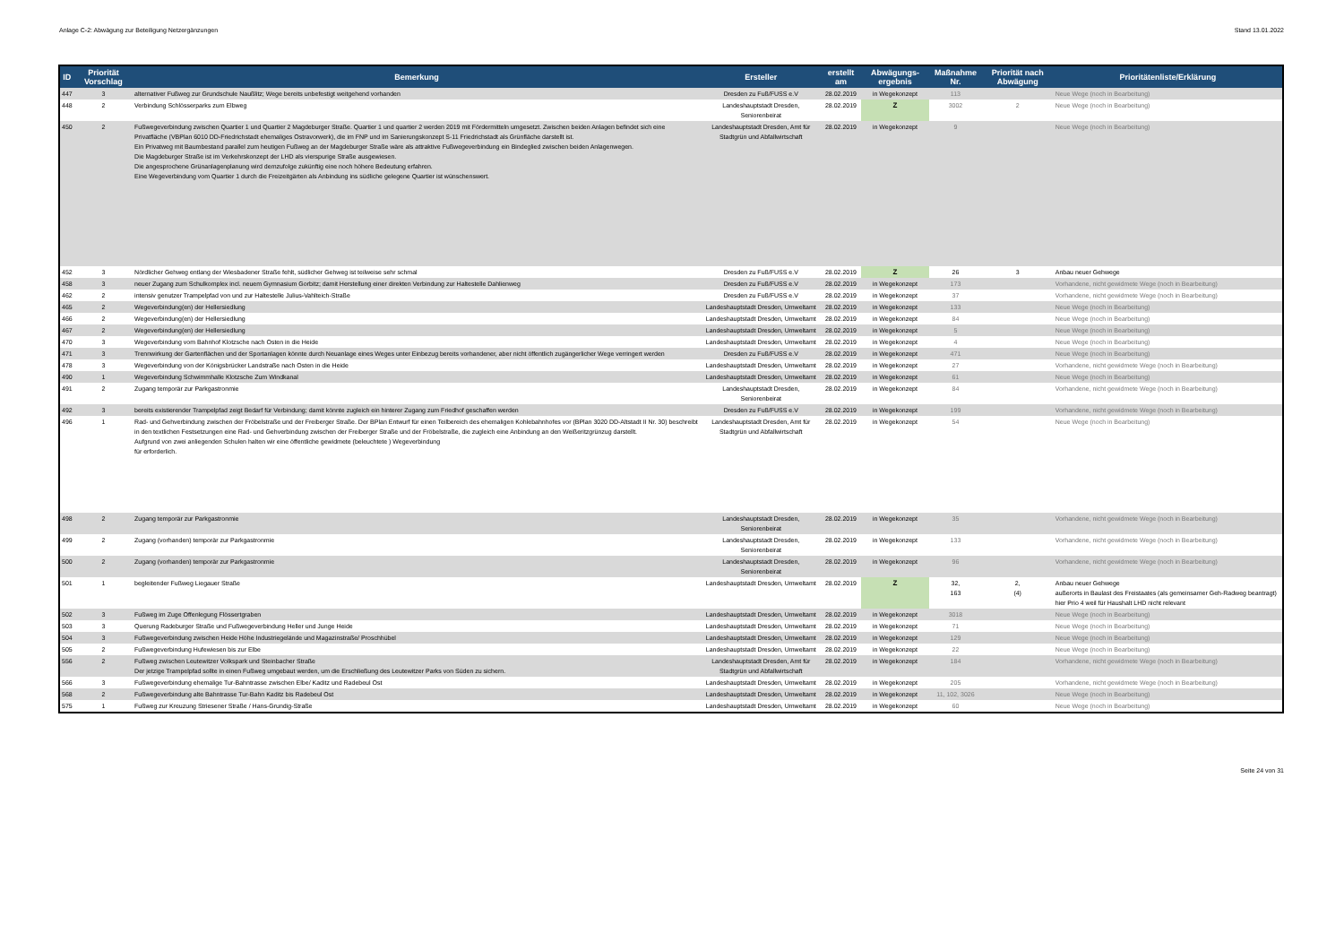Anlage C-2: Abwägung zur Beteiligung Netzergänzungen Stand 13.01.2022
| ID | Priorität Vorschlag | Bemerkung | Ersteller | erstellt am | Abwägungs-ergebnis | Maßnahme Nr. | Priorität nach Abwägung | Prioritätenliste/Erklärung |
| --- | --- | --- | --- | --- | --- | --- | --- | --- |
| 447 | 3 | alternativer Fußweg zur Grundschule Naußlitz; Wege bereits unbefestigt weitgehend vorhanden | Dresden zu Fuß/FUSS e.V | 28.02.2019 | in Wegekonzept | 113 | | Neue Wege (noch in Bearbeitung) |
| 448 | 2 | Verbindung Schlösserparks zum Elbweg | Landeshauptstadt Dresden, Seniorenbeirat | 28.02.2019 | Z | 3002 | 2 | Neue Wege (noch in Bearbeitung) |
| 450 | 2 | Fußwegeverbindung zwischen Quartier 1 und Quartier 2 Magdeburger Straße. Quartier 1 und quartier 2 werden 2019 mit Fördermitteln umgesetzt. Zwischen beiden Anlagen befindet sich eine Privatfläche (VBPlan 6010 DD-Friedrichstadt ehemaliges Ostravorwerk), die im FNP und im Sanierungskonzept S-11 Friedrichstadt als Grünfläche darstellt ist. Ein Privatweg mit Baumbestand parallel zum heutigen Fußweg an der Magdeburger Straße wäre als attraktive Fußwegeverbindung ein Bindeglied zwischen beiden Anlagenwegen. Die Magdeburger Straße ist im Verkehrskonzept der LHD als vierspurige Straße ausgewiesen. Die angesprochene Grünanlagenplanung wird demzufolge zukünftig eine noch höhere Bedeutung erfahren. Eine Wegeverbindung vom Quartier 1 durch die Freizeitgärten als Anbindung ins südliche gelegene Quartier ist wünschenswert. | Landeshauptstadt Dresden, Amt für Stadtgrün und Abfallwirtschaft | 28.02.2019 | in Wegekonzept | 9 | | Neue Wege (noch in Bearbeitung) |
| 452 | 3 | Nördlicher Gehweg entlang der Wiesbadener Straße fehlt, südlicher Gehweg ist teilweise sehr schmal | Dresden zu Fuß/FUSS e.V | 28.02.2019 | Z | 26 | 3 | Anbau neuer Gehwege |
| 458 | 3 | neuer Zugang zum Schulkomplex incl. neuem Gymnasium Gorbitz; damit Herstellung einer direkten Verbindung zur Haltestelle Dahlienweg | Dresden zu Fuß/FUSS e.V | 28.02.2019 | in Wegekonzept | 173 | | Vorhandene, nicht gewidmete Wege (noch in Bearbeitung) |
| 462 | 2 | intensiv genutzer Trampelpfad von und zur Haltestelle Julius-Vahlteich-Straße | Dresden zu Fuß/FUSS e.V | 28.02.2019 | in Wegekonzept | 37 | | Vorhandene, nicht gewidmete Wege (noch in Bearbeitung) |
| 465 | 2 | Wegeverbindung(en) der Hellersiedlung | Landeshauptstadt Dresden, Umweltamt | 28.02.2019 | in Wegekonzept | 133 | | Neue Wege (noch in Bearbeitung) |
| 466 | 2 | Wegeverbindung(en) der Hellersiedlung | Landeshauptstadt Dresden, Umweltamt | 28.02.2019 | in Wegekonzept | 84 | | Neue Wege (noch in Bearbeitung) |
| 467 | 2 | Wegeverbindung(en) der Hellersiedlung | Landeshauptstadt Dresden, Umweltamt | 28.02.2019 | in Wegekonzept | 5 | | Neue Wege (noch in Bearbeitung) |
| 470 | 3 | Wegeverbindung vom Bahnhof Klotzsche nach Osten in die Heide | Landeshauptstadt Dresden, Umweltamt | 28.02.2019 | in Wegekonzept | 4 | | Neue Wege (noch in Bearbeitung) |
| 471 | 3 | Trennwirkung der Gartenflächen und der Sportanlagen könnte durch Neuanlage eines Weges unter Einbezug bereits vorhandener, aber nicht öffentlich zugängerlicher Wege verringert werden | Dresden zu Fuß/FUSS e.V | 28.02.2019 | in Wegekonzept | 471 | | Neue Wege (noch in Bearbeitung) |
| 478 | 3 | Wegeverbindung von der Königsbrücker Landstraße nach Osten in die Heide | Landeshauptstadt Dresden, Umweltamt | 28.02.2019 | in Wegekonzept | 27 | | Vorhandene, nicht gewidmete Wege (noch in Bearbeitung) |
| 490 | 1 | Wegeverbindung Schwimmhalle Klotzsche Zum Windkanal | Landeshauptstadt Dresden, Umweltamt | 28.02.2019 | in Wegekonzept | 61 | | Neue Wege (noch in Bearbeitung) |
| 491 | 2 | Zugang temporär zur Parkgastronmie | Landeshauptstadt Dresden, Seniorenbeirat | 28.02.2019 | in Wegekonzept | 84 | | Vorhandene, nicht gewidmete Wege (noch in Bearbeitung) |
| 492 | 3 | bereits existierender Trampelpfad zeigt Bedarf für Verbindung; damit könnte zugleich ein hinterer Zugang zum Friedhof geschaffen werden | Dresden zu Fuß/FUSS e.V | 28.02.2019 | in Wegekonzept | 199 | | Vorhandene, nicht gewidmete Wege (noch in Bearbeitung) |
| 496 | 1 | Rad- und Gehverbindung zwischen der Fröbelstraße und der Freiberger Straße. Der BPlan Entwurf für einen Teilbereich des ehemaligen Kohlebahnhofes vor (BPlan 3020 DD-Altstadt II Nr. 30) beschreibt in den textlichen Festsetzungen eine Rad- und Gehverbindung zwischen der Freiberger Straße und der Fröbelstraße, die zugleich eine Anbindung an den Weißeritzgrünzug darstellt. Aufgrund von zwei anliegenden Schulen halten wir eine öffentliche gewidmete (beleuchtete ) Wegeverbindung für erforderlich. | Landeshauptstadt Dresden, Amt für Stadtgrün und Abfallwirtschaft | 28.02.2019 | in Wegekonzept | 54 | | Neue Wege (noch in Bearbeitung) |
| 498 | 2 | Zugang temporär zur Parkgastronmie | Landeshauptstadt Dresden, Seniorenbeirat | 28.02.2019 | in Wegekonzept | 35 | | Vorhandene, nicht gewidmete Wege (noch in Bearbeitung) |
| 499 | 2 | Zugang (vorhanden) temporär zur Parkgastronmie | Landeshauptstadt Dresden, Seniorenbeirat | 28.02.2019 | in Wegekonzept | 133 | | Vorhandene, nicht gewidmete Wege (noch in Bearbeitung) |
| 500 | 2 | Zugang (vorhanden) temporär zur Parkgastronmie | Landeshauptstadt Dresden, Seniorenbeirat | 28.02.2019 | in Wegekonzept | 96 | | Vorhandene, nicht gewidmete Wege (noch in Bearbeitung) |
| 501 | 1 | begleitender Fußweg Liegauer Straße | Landeshauptstadt Dresden, Umweltamt | 28.02.2019 | Z | 32, 163 | 2, (4) | Anbau neuer Gehwege außerorts in Baulast des Freistaates (als gemeinsamer Geh-Radweg beantragt) hier Prio 4 weil für Haushalt LHD nicht relevant |
| 502 | 3 | Fußweg im Zuge Offenlegung Flössertgraben | Landeshauptstadt Dresden, Umweltamt | 28.02.2019 | in Wegekonzept | 3018 | | Neue Wege (noch in Bearbeitung) |
| 503 | 3 | Querung Radeburger Straße und Fußwegeverbindung Heller und Junge Heide | Landeshauptstadt Dresden, Umweltamt | 28.02.2019 | in Wegekonzept | 71 | | Neue Wege (noch in Bearbeitung) |
| 504 | 3 | Fußwegeverbindung zwischen Heide Höhe Industriegelände und Magazinstraße/ Proschhübel | Landeshauptstadt Dresden, Umweltamt | 28.02.2019 | in Wegekonzept | 129 | | Neue Wege (noch in Bearbeitung) |
| 505 | 2 | Fußwegeverbindung Hufewiesen bis zur Elbe | Landeshauptstadt Dresden, Umweltamt | 28.02.2019 | in Wegekonzept | 22 | | Neue Wege (noch in Bearbeitung) |
| 556 | 2 | Fußweg zwischen Leutewitzer Volkspark und Steinbacher Straße Der jetzige Trampelpfad sollte in einen Fußweg umgebaut werden, um die Erschließung des Leutewitzer Parks von Süden zu sichern. | Landeshauptstadt Dresden, Amt für Stadtgrün und Abfallwirtschaft | 28.02.2019 | in Wegekonzept | 184 | | Vorhandene, nicht gewidmete Wege (noch in Bearbeitung) |
| 566 | 3 | Fußwegeverbindung ehemalige Tur-Bahntrasse zwischen Elbe/ Kaditz und Radebeul Ost | Landeshauptstadt Dresden, Umweltamt | 28.02.2019 | in Wegekonzept | 205 | | Vorhandene, nicht gewidmete Wege (noch in Bearbeitung) |
| 568 | 2 | Fußwegeverbindung alte Bahntrasse Tur-Bahn Kaditz bis Radebeul Ost | Landeshauptstadt Dresden, Umweltamt | 28.02.2019 | in Wegekonzept | 11, 102, 3026 | | Neue Wege (noch in Bearbeitung) |
| 575 | 1 | Fußweg zur Kreuzung Striesener Straße / Hans-Grundig-Straße | Landeshauptstadt Dresden, Umweltamt | 28.02.2019 | in Wegekonzept | 60 | | Neue Wege (noch in Bearbeitung) |
Seite 24 von 31